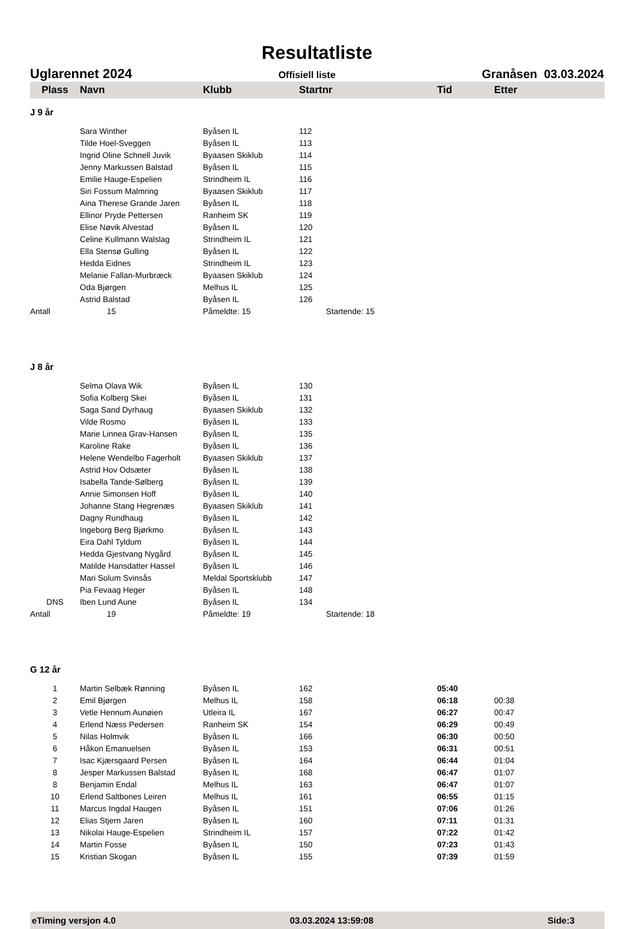Resultatliste
Uglarennet 2024 Offisiell liste Granåsen 03.03.2024
| Plass | Navn | Klubb | Startnr | Tid | Etter |
| --- | --- | --- | --- | --- | --- |
| J 9 år | | | | | |
| | Sara Winther | Byåsen IL | 112 | | |
| | Tilde Hoel-Sveggen | Byåsen IL | 113 | | |
| | Ingrid Oline Schnell Juvik | Byaasen Skiklub | 114 | | |
| | Jenny Markussen Balstad | Byåsen IL | 115 | | |
| | Emilie Hauge-Espelien | Strindheim IL | 116 | | |
| | Siri Fossum Malmring | Byaasen Skiklub | 117 | | |
| | Aina Therese Grande Jaren | Byåsen IL | 118 | | |
| | Ellinor Pryde Pettersen | Ranheim SK | 119 | | |
| | Elise Nøvik Alvestad | Byåsen IL | 120 | | |
| | Celine Kullmann Walslag | Strindheim IL | 121 | | |
| | Ella Stensø Gulling | Byåsen IL | 122 | | |
| | Hedda Eidnes | Strindheim IL | 123 | | |
| | Melanie Fallan-Murbræck | Byaasen Skiklub | 124 | | |
| | Oda Bjørgen | Melhus IL | 125 | | |
| | Astrid Balstad | Byåsen IL | 126 | | |
| Antall | 15 | Påmeldte: 15 | Startende: 15 | | |
| J 8 år | | | | | |
| | Selma Olava Wik | Byåsen IL | 130 | | |
| | Sofia Kolberg Skei | Byåsen IL | 131 | | |
| | Saga Sand Dyrhaug | Byaasen Skiklub | 132 | | |
| | Vilde Rosmo | Byåsen IL | 133 | | |
| | Marie Linnea Grav-Hansen | Byåsen IL | 135 | | |
| | Karoline Rake | Byåsen IL | 136 | | |
| | Helene Wendelbo Fagerholt | Byaasen Skiklub | 137 | | |
| | Astrid Hov Odsæter | Byåsen IL | 138 | | |
| | Isabella Tande-Sølberg | Byåsen IL | 139 | | |
| | Annie Simonsen Hoff | Byåsen IL | 140 | | |
| | Johanne Stang Hegrenæs | Byaasen Skiklub | 141 | | |
| | Dagny Rundhaug | Byåsen IL | 142 | | |
| | Ingeborg Berg Bjørkmo | Byåsen IL | 143 | | |
| | Eira Dahl Tyldum | Byåsen IL | 144 | | |
| | Hedda Gjestvang Nygård | Byåsen IL | 145 | | |
| | Matilde Hansdatter Hassel | Byåsen IL | 146 | | |
| | Mari Solum Svinsås | Meldal Sportsklubb | 147 | | |
| | Pia Fevaag Heger | Byåsen IL | 148 | | |
| DNS | Iben Lund Aune | Byåsen IL | 134 | | |
| Antall | 19 | Påmeldte: 19 | Startende: 18 | | |
| G 12 år | | | | | |
| 1 | Martin Selbæk Rønning | Byåsen IL | 162 | 05:40 | |
| 2 | Emil Bjørgen | Melhus IL | 158 | 06:18 | 00:38 |
| 3 | Vetle Hennum Aunøien | Utleira IL | 167 | 06:27 | 00:47 |
| 4 | Erlend Næss Pedersen | Ranheim SK | 154 | 06:29 | 00:49 |
| 5 | Nilas Holmvik | Byåsen IL | 166 | 06:30 | 00:50 |
| 6 | Håkon Emanuelsen | Byåsen IL | 153 | 06:31 | 00:51 |
| 7 | Isac Kjærsgaard Persen | Byåsen IL | 164 | 06:44 | 01:04 |
| 8 | Jesper Markussen Balstad | Byåsen IL | 168 | 06:47 | 01:07 |
| 8 | Benjamin Endal | Melhus IL | 163 | 06:47 | 01:07 |
| 10 | Erlend Saltbones Leiren | Melhus IL | 161 | 06:55 | 01:15 |
| 11 | Marcus Ingdal Haugen | Byåsen IL | 151 | 07:06 | 01:26 |
| 12 | Elias Stjern Jaren | Byåsen IL | 160 | 07:11 | 01:31 |
| 13 | Nikolai Hauge-Espelien | Strindheim IL | 157 | 07:22 | 01:42 |
| 14 | Martin Fosse | Byåsen IL | 150 | 07:23 | 01:43 |
| 15 | Kristian Skogan | Byåsen IL | 155 | 07:39 | 01:59 |
eTiming versjon 4.0 03.03.2024 13:59:08 Side:3